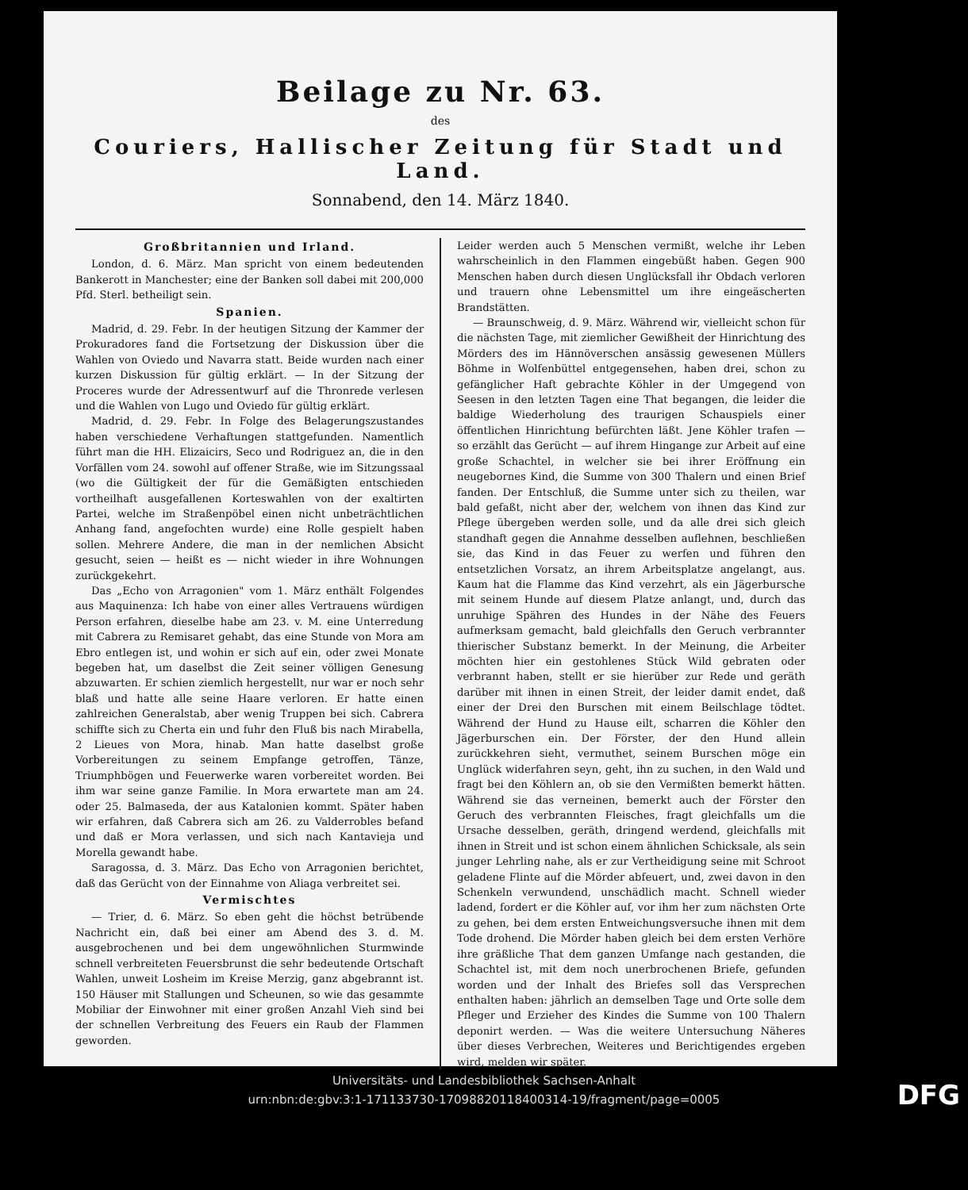Beilage zu Nr. 63.
des
Couriers, Hallischer Zeitung für Stadt und Land.
Sonnabend, den 14. März 1840.
Großbritannien und Irland.
London, d. 6. März. Man spricht von einem bedeutenden Bankerott in Manchester; eine der Banken soll dabei mit 200,000 Pfd. Sterl. betheiligt sein.
Spanien.
Madrid, d. 29. Febr. In der heutigen Sitzung der Kammer der Prokuradores fand die Fortsetzung der Diskussion über die Wahlen von Oviedo und Navarra statt. Beide wurden nach einer kurzen Diskussion für gültig erklärt. — In der Sitzung der Proceres wurde der Adressentwurf auf die Thronrede verlesen und die Wahlen von Lugo und Oviedo für gültig erklärt.
Madrid, d. 29. Febr. In Folge des Belagerungszustandes haben verschiedene Verhaftungen stattgefunden. Namentlich führt man die HH. Elizaicirs, Seco und Rodriguez an, die in den Vorfällen vom 24. sowohl auf offener Straße, wie im Sitzungssaal (wo die Gültigkeit der für die Gemäßigten entschieden vortheilhaft ausgefallenen Korteswahlen von der exaltirten Partei, welche im Straßenpöbel einen nicht unbeträchtlichen Anhang fand, angefochten wurde) eine Rolle gespielt haben sollen. Mehrere Andere, die man in der nemlichen Absicht gesucht, seien — heißt es — nicht wieder in ihre Wohnungen zurückgekehrt.
Das „Echo von Arragonien" vom 1. März enthält Folgendes aus Maquinenza: Ich habe von einer alles Vertrauens würdigen Person erfahren, dieselbe habe am 23. v. M. eine Unterredung mit Cabrera zu Remisaret gehabt, das eine Stunde von Mora am Ebro entlegen ist, und wohin er sich auf ein, oder zwei Monate begeben hat, um daselbst die Zeit seiner völligen Genesung abzuwarten. Er schien ziemlich hergestellt, nur war er noch sehr blaß und hatte alle seine Haare verloren. Er hatte einen zahlreichen Generalstab, aber wenig Truppen bei sich. Cabrera schiffte sich zu Cherta ein und fuhr den Fluß bis nach Mirabella, 2 Lieues von Mora, hinab. Man hatte daselbst große Vorbereitungen zu seinem Empfange getroffen, Tänze, Triumphbögen und Feuerwerke waren vorbereitet worden. Bei ihm war seine ganze Familie. In Mora erwartete man am 24. oder 25. Balmaseda, der aus Katalonien kommt. Später haben wir erfahren, daß Cabrera sich am 26. zu Valderrobles befand und daß er Mora verlassen, und sich nach Kantavieja und Morella gewandt habe.
Saragossa, d. 3. März. Das Echo von Arragonien berichtet, daß das Gerücht von der Einnahme von Aliaga verbreitet sei.
Vermischtes
— Trier, d. 6. März. So eben geht die höchst betrübende Nachricht ein, daß bei einer am Abend des 3. d. M. ausgebrochenen und bei dem ungewöhnlichen Sturmwinde schnell verbreiteten Feuersbrunst die sehr bedeutende Ortschaft Wahlen, unweit Losheim im Kreise Merzig, ganz abgebrannt ist. 150 Häuser mit Stallungen und Scheunen, so wie das gesammte Mobiliar der Einwohner mit einer großen Anzahl Vieh sind bei der schnellen Verbreitung des Feuers ein Raub der Flammen geworden.
Leider werden auch 5 Menschen vermißt, welche ihr Leben wahrscheinlich in den Flammen eingebüßt haben. Gegen 900 Menschen haben durch diesen Unglücksfall ihr Obdach verloren und trauern ohne Lebensmittel um ihre eingeäscherten Brandstätten.
— Braunschweig, d. 9. März. Während wir, vielleicht schon für die nächsten Tage, mit ziemlicher Gewißheit der Hinrichtung des Mörders des im Hännöverschen ansässig gewesenen Müllers Böhme in Wolfenbüttel entgegensehen, haben drei, schon zu gefänglicher Haft gebrachte Köhler in der Umgegend von Seesen in den letzten Tagen eine That begangen, die leider die baldige Wiederholung des traurigen Schauspiels einer öffentlichen Hinrichtung befürchten läßt. Jene Köhler trafen — so erzählt das Gerücht — auf ihrem Hingange zur Arbeit auf eine große Schachtel, in welcher sie bei ihrer Eröffnung ein neugebornes Kind, die Summe von 300 Thalern und einen Brief fanden. Der Entschluß, die Summe unter sich zu theilen, war bald gefaßt, nicht aber der, welchem von ihnen das Kind zur Pflege übergeben werden solle, und da alle drei sich gleich standhaft gegen die Annahme desselben auflehnen, beschließen sie, das Kind in das Feuer zu werfen und führen den entsetzlichen Vorsatz, an ihrem Arbeitsplatze angelangt, aus. Kaum hat die Flamme das Kind verzehrt, als ein Jägerbursche mit seinem Hunde auf diesem Platze anlangt, und, durch das unruhige Spähren des Hundes in der Nähe des Feuers aufmerksam gemacht, bald gleichfalls den Geruch verbrannter thierischer Substanz bemerkt. In der Meinung, die Arbeiter möchten hier ein gestohlenes Stück Wild gebraten oder verbrannt haben, stellt er sie hierüber zur Rede und geräth darüber mit ihnen in einen Streit, der leider damit endet, daß einer der Drei den Burschen mit einem Beilschlage tödtet. Während der Hund zu Hause eilt, scharren die Köhler den Jägerburschen ein. Der Förster, der den Hund allein zurückkehren sieht, vermuthet, seinem Burschen möge ein Unglück widerfahren seyn, geht, ihn zu suchen, in den Wald und fragt bei den Köhlern an, ob sie den Vermißten bemerkt hätten. Während sie das verneinen, bemerkt auch der Förster den Geruch des verbrannten Fleisches, fragt gleichfalls um die Ursache desselben, geräth, dringend werdend, gleichfalls mit ihnen in Streit und ist schon einem ähnlichen Schicksale, als sein junger Lehrling nahe, als er zur Vertheidigung seine mit Schroot geladene Flinte auf die Mörder abfeuert, und, zwei davon in den Schenkeln verwundend, unschädlich macht. Schnell wieder ladend, fordert er die Köhler auf, vor ihm her zum nächsten Orte zu gehen, bei dem ersten Entweichungsversuche ihnen mit dem Tode drohend. Die Mörder haben gleich bei dem ersten Verhöre ihre gräßliche That dem ganzen Umfange nach gestanden, die Schachtel ist, mit dem noch unerbrochenen Briefe, gefunden worden und der Inhalt des Briefes soll das Versprechen enthalten haben: jährlich an demselben Tage und Orte solle dem Pfleger und Erzieher des Kindes die Summe von 100 Thalern deponirt werden. — Was die weitere Untersuchung Näheres über dieses Verbrechen, Weiteres und Berichtigendes ergeben wird, melden wir später.
Universitäts- und Landesbibliothek Sachsen-Anhalt
urn:nbn:de:gbv:3:1-171133730-17098820118400314-19/fragment/page=0005
DFG